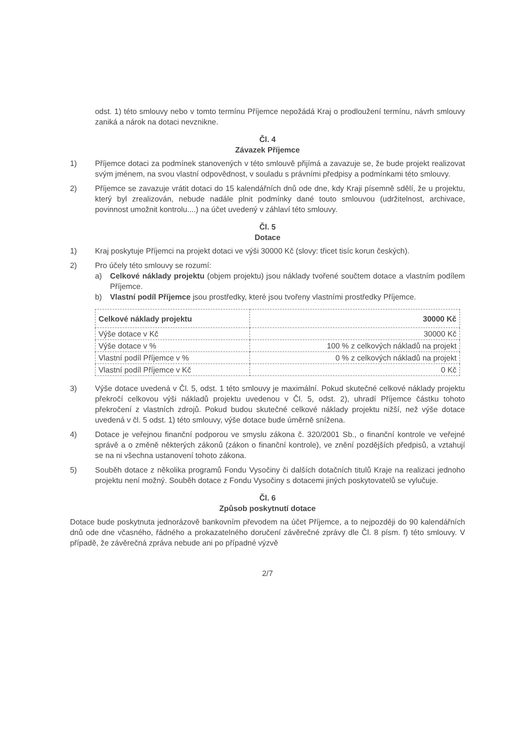odst. 1) této smlouvy nebo v tomto termínu Příjemce nepožádá Kraj o prodloužení termínu, návrh smlouvy zaniká a nárok na dotaci nevznikne.
Čl. 4
Závazek Příjemce
1) Příjemce dotaci za podmínek stanovených v této smlouvě přijímá a zavazuje se, že bude projekt realizovat svým jménem, na svou vlastní odpovědnost, v souladu s právními předpisy a podmínkami této smlouvy.
2) Příjemce se zavazuje vrátit dotaci do 15 kalendářních dnů ode dne, kdy Kraji písemně sdělí, že u projektu, který byl zrealizován, nebude nadále plnit podmínky dané touto smlouvou (udržitelnost, archivace, povinnost umožnit kontrolu....) na účet uvedený v záhlaví této smlouvy.
Čl. 5
Dotace
1) Kraj poskytuje Příjemci na projekt dotaci ve výši 30000 Kč (slovy: třicet tisíc korun českých).
2) Pro účely této smlouvy se rozumí:
a) Celkové náklady projektu (objem projektu) jsou náklady tvořené součtem dotace a vlastním podílem Příjemce.
b) Vlastní podíl Příjemce jsou prostředky, které jsou tvořeny vlastními prostředky Příjemce.
| Celkové náklady projektu | 30000 Kč |
| Výše dotace v Kč | 30000 Kč |
| Výše dotace v % | 100 % z celkových nákladů na projekt |
| Vlastní podíl Příjemce v % | 0 % z celkových nákladů na projekt |
| Vlastní podíl Příjemce v Kč | 0 Kč |
3) Výše dotace uvedená v Čl. 5, odst. 1 této smlouvy je maximální. Pokud skutečné celkové náklady projektu překročí celkovou výši nákladů projektu uvedenou v Čl. 5, odst. 2), uhradí Příjemce částku tohoto překročení z vlastních zdrojů. Pokud budou skutečné celkové náklady projektu nižší, než výše dotace uvedená v čl. 5 odst. 1) této smlouvy, výše dotace bude úměrně snížena.
4) Dotace je veřejnou finanční podporou ve smyslu zákona č. 320/2001 Sb., o finanční kontrole ve veřejné správě a o změně některých zákonů (zákon o finanční kontrole), ve znění pozdějších předpisů, a vztahují se na ni všechna ustanovení tohoto zákona.
5) Souběh dotace z několika programů Fondu Vysočiny či dalších dotačních titulů Kraje na realizaci jednoho projektu není možný. Souběh dotace z Fondu Vysočiny s dotacemi jiných poskytovatelů se vylučuje.
Čl. 6
Způsob poskytnutí dotace
Dotace bude poskytnuta jednorázově bankovním převodem na účet Příjemce, a to nejpozději do 90 kalendářních dnů ode dne včasného, řádného a prokazatelného doručení závěrečné zprávy dle Čl. 8 písm. f) této smlouvy. V případě, že závěrečná zpráva nebude ani po případné výzvě
2/7